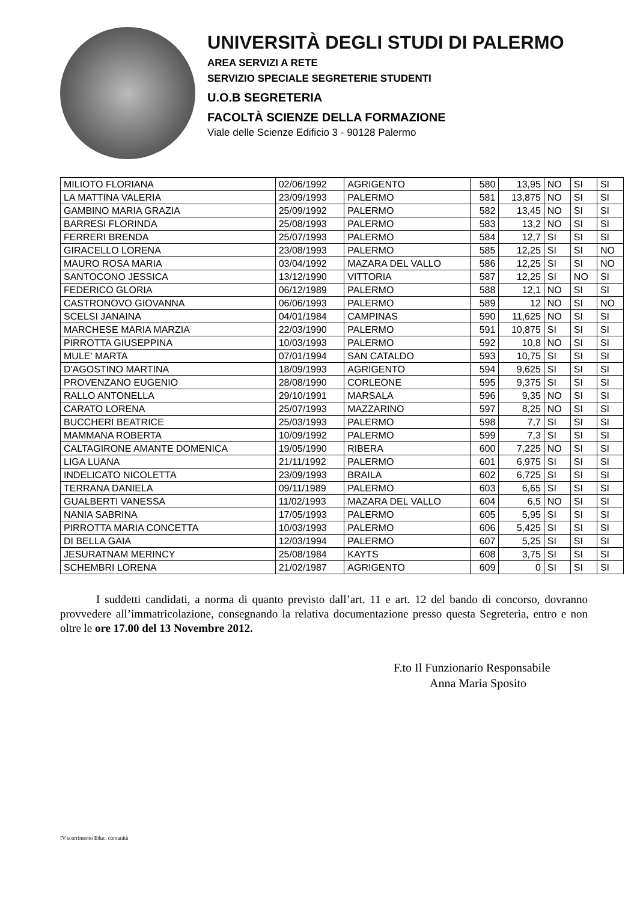UNIVERSITÀ DEGLI STUDI DI PALERMO
AREA SERVIZI A RETE
SERVIZIO SPECIALE SEGRETERIE STUDENTI
U.O.B SEGRETERIA
FACOLTÀ SCIENZE DELLA FORMAZIONE
Viale delle Scienze Edificio 3 - 90128 Palermo
| MILIOTO FLORIANA | 02/06/1992 | AGRIGENTO | 580 | 13,95 | NO | SI | SI |
| LA MATTINA VALERIA | 23/09/1993 | PALERMO | 581 | 13,875 | NO | SI | SI |
| GAMBINO MARIA GRAZIA | 25/09/1992 | PALERMO | 582 | 13,45 | NO | SI | SI |
| BARRESI FLORINDA | 25/08/1993 | PALERMO | 583 | 13,2 | NO | SI | SI |
| FERRERI BRENDA | 25/07/1993 | PALERMO | 584 | 12,7 | SI | SI | SI |
| GIRACELLO LORENA | 23/08/1993 | PALERMO | 585 | 12,25 | SI | SI | NO |
| MAURO ROSA MARIA | 03/04/1992 | MAZARA DEL VALLO | 586 | 12,25 | SI | SI | NO |
| SANTOCONO JESSICA | 13/12/1990 | VITTORIA | 587 | 12,25 | SI | NO | SI |
| FEDERICO GLORIA | 06/12/1989 | PALERMO | 588 | 12,1 | NO | SI | SI |
| CASTRONOVO GIOVANNA | 06/06/1993 | PALERMO | 589 | 12 | NO | SI | NO |
| SCELSI JANAINA | 04/01/1984 | CAMPINAS | 590 | 11,625 | NO | SI | SI |
| MARCHESE MARIA MARZIA | 22/03/1990 | PALERMO | 591 | 10,875 | SI | SI | SI |
| PIRROTTA GIUSEPPINA | 10/03/1993 | PALERMO | 592 | 10,8 | NO | SI | SI |
| MULE' MARTA | 07/01/1994 | SAN CATALDO | 593 | 10,75 | SI | SI | SI |
| D'AGOSTINO MARTINA | 18/09/1993 | AGRIGENTO | 594 | 9,625 | SI | SI | SI |
| PROVENZANO EUGENIO | 28/08/1990 | CORLEONE | 595 | 9,375 | SI | SI | SI |
| RALLO ANTONELLA | 29/10/1991 | MARSALA | 596 | 9,35 | NO | SI | SI |
| CARATO LORENA | 25/07/1993 | MAZZARINO | 597 | 8,25 | NO | SI | SI |
| BUCCHERI BEATRICE | 25/03/1993 | PALERMO | 598 | 7,7 | SI | SI | SI |
| MAMMANA ROBERTA | 10/09/1992 | PALERMO | 599 | 7,3 | SI | SI | SI |
| CALTAGIRONE AMANTE DOMENICA | 19/05/1990 | RIBERA | 600 | 7,225 | NO | SI | SI |
| LIGA LUANA | 21/11/1992 | PALERMO | 601 | 6,975 | SI | SI | SI |
| INDELICATO NICOLETTA | 23/09/1993 | BRAILA | 602 | 6,725 | SI | SI | SI |
| TERRANA DANIELA | 09/11/1989 | PALERMO | 603 | 6,65 | SI | SI | SI |
| GUALBERTI VANESSA | 11/02/1993 | MAZARA DEL VALLO | 604 | 6,5 | NO | SI | SI |
| NANIA SABRINA | 17/05/1993 | PALERMO | 605 | 5,95 | SI | SI | SI |
| PIRROTTA MARIA CONCETTA | 10/03/1993 | PALERMO | 606 | 5,425 | SI | SI | SI |
| DI BELLA GAIA | 12/03/1994 | PALERMO | 607 | 5,25 | SI | SI | SI |
| JESURATNAM MERINCY | 25/08/1984 | KAYTS | 608 | 3,75 | SI | SI | SI |
| SCHEMBRI LORENA | 21/02/1987 | AGRIGENTO | 609 | 0 | SI | SI | SI |
I suddetti candidati, a norma di quanto previsto dall’art. 11 e art. 12 del bando di concorso, dovranno provvedere all’immatricolazione, consegnando la relativa documentazione presso questa Segreteria, entro e non oltre le ore 17.00 del 13 Novembre 2012.
F.to Il Funzionario Responsabile
Anna Maria Sposito
IV scorrimento Educ. comunità